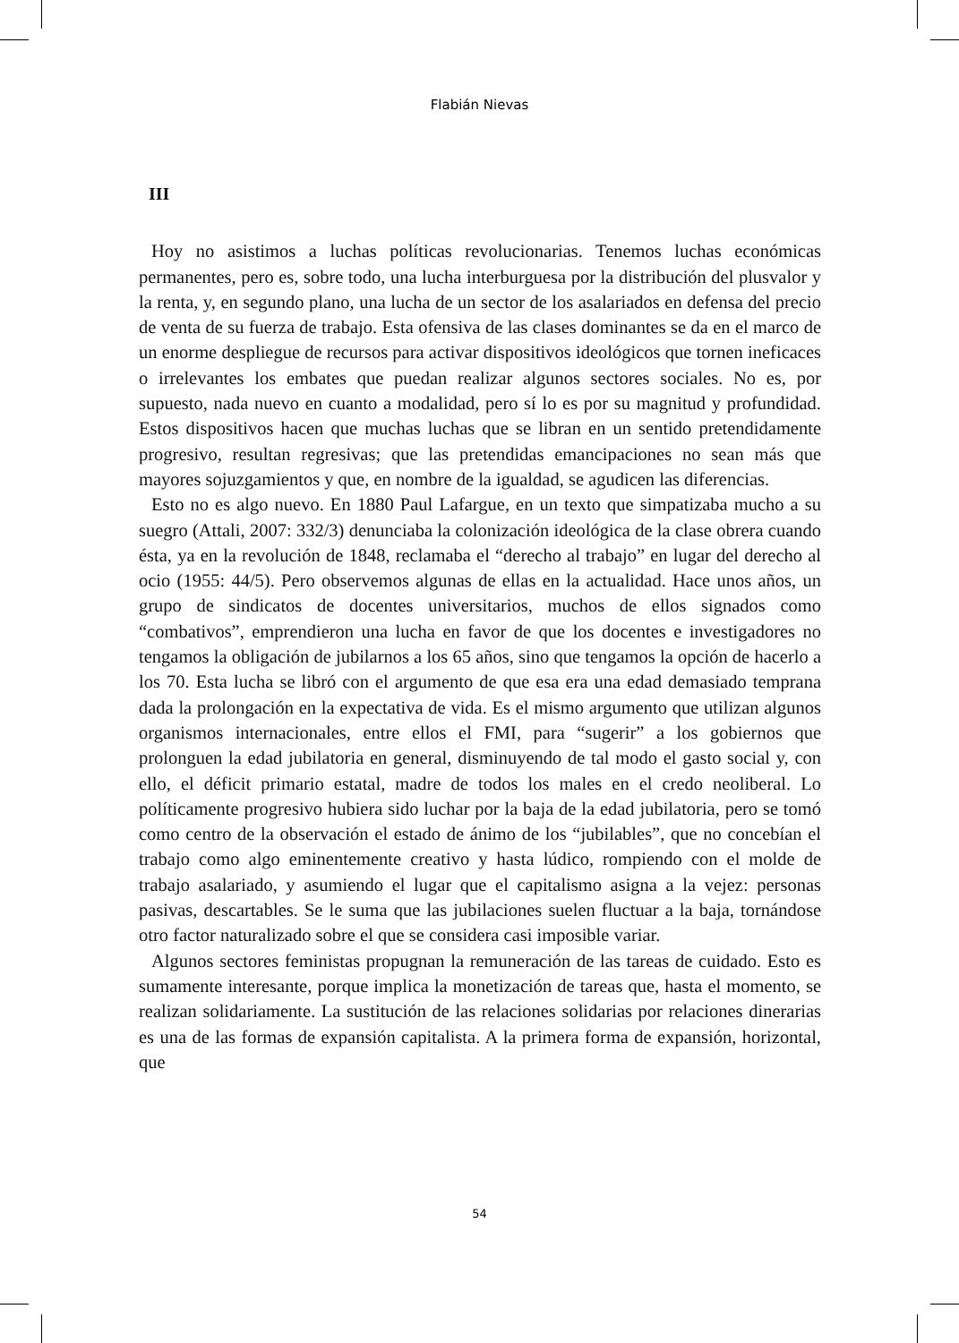Flabián Nievas
III
Hoy no asistimos a luchas políticas revolucionarias. Tenemos luchas económicas permanentes, pero es, sobre todo, una lucha interburguesa por la distribución del plusvalor y la renta, y, en segundo plano, una lucha de un sector de los asalariados en defensa del precio de venta de su fuerza de trabajo. Esta ofensiva de las clases dominantes se da en el marco de un enorme despliegue de recursos para activar dispositivos ideológicos que tornen ineficaces o irrelevantes los embates que puedan realizar algunos sectores sociales. No es, por supuesto, nada nuevo en cuanto a modalidad, pero sí lo es por su magnitud y profundidad. Estos dispositivos hacen que muchas luchas que se libran en un sentido pretendidamente progresivo, resultan regresivas; que las pretendidas emancipaciones no sean más que mayores sojuzgamientos y que, en nombre de la igualdad, se agudicen las diferencias.
Esto no es algo nuevo. En 1880 Paul Lafargue, en un texto que simpatizaba mucho a su suegro (Attali, 2007: 332/3) denunciaba la colonización ideológica de la clase obrera cuando ésta, ya en la revolución de 1848, reclamaba el “derecho al trabajo” en lugar del derecho al ocio (1955: 44/5). Pero observemos algunas de ellas en la actualidad. Hace unos años, un grupo de sindicatos de docentes universitarios, muchos de ellos signados como “combativos”, emprendieron una lucha en favor de que los docentes e investigadores no tengamos la obligación de jubilarnos a los 65 años, sino que tengamos la opción de hacerlo a los 70. Esta lucha se libró con el argumento de que esa era una edad demasiado temprana dada la prolongación en la expectativa de vida. Es el mismo argumento que utilizan algunos organismos internacionales, entre ellos el FMI, para “sugerir” a los gobiernos que prolonguen la edad jubilatoria en general, disminuyendo de tal modo el gasto social y, con ello, el déficit primario estatal, madre de todos los males en el credo neoliberal. Lo políticamente progresivo hubiera sido luchar por la baja de la edad jubilatoria, pero se tomó como centro de la observación el estado de ánimo de los “jubilables”, que no concebían el trabajo como algo eminentemente creativo y hasta lúdico, rompiendo con el molde de trabajo asalariado, y asumiendo el lugar que el capitalismo asigna a la vejez: personas pasivas, descartables. Se le suma que las jubilaciones suelen fluctuar a la baja, tornándose otro factor naturalizado sobre el que se considera casi imposible variar.
Algunos sectores feministas propugnan la remuneración de las tareas de cuidado. Esto es sumamente interesante, porque implica la monetización de tareas que, hasta el momento, se realizan solidariamente. La sustitución de las relaciones solidarias por relaciones dinerarias es una de las formas de expansión capitalista. A la primera forma de expansión, horizontal, que
54